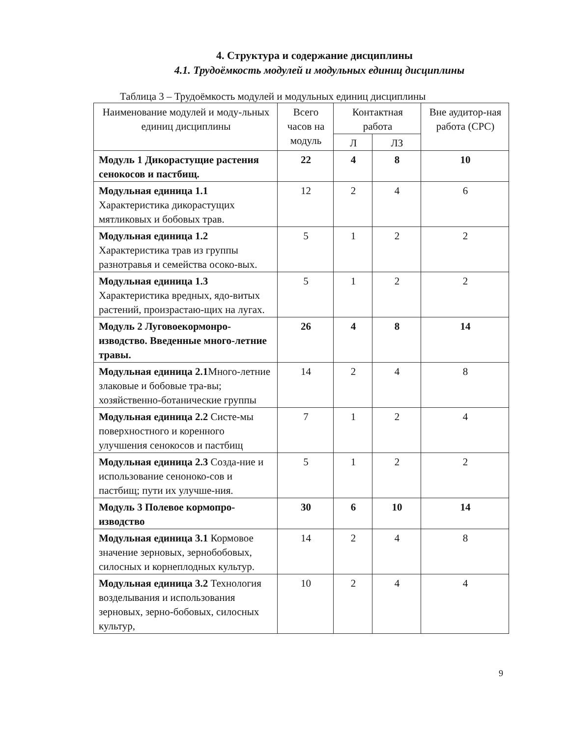4. Структура и содержание дисциплины
4.1. Трудоёмкость модулей и модульных единиц дисциплины
Таблица 3 – Трудоёмкость модулей и модульных единиц дисциплины
| Наименование модулей и моду-льных единиц дисциплины | Всего часов на модуль | Контактная работа | | Вне аудитор-ная работа (СРС) |
| --- | --- | --- | --- | --- |
| | | Л | ЛЗ | |
| Модуль 1 Дикорастущие растения сенокосов и пастбищ. | 22 | 4 | 8 | 10 |
| Модульная единица 1.1 Характеристика дикорастущих мятликовых и бобовых трав. | 12 | 2 | 4 | 6 |
| Модульная единица 1.2 Характеристика трав из группы разнотравья и семейства осоко-вых. | 5 | 1 | 2 | 2 |
| Модульная единица 1.3 Характеристика вредных, ядо-витых растений, произрастаю-щих на лугах. | 5 | 1 | 2 | 2 |
| Модуль 2 Луговоекормонро-изводство. Введенные много-летние травы. | 26 | 4 | 8 | 14 |
| Модульная единица 2.1 Много-летние злаковые и бобовые тра-вы; хозяйственно-ботанические группы | 14 | 2 | 4 | 8 |
| Модульная единица 2.2 Систе-мы поверхностного и коренного улучшения сенокосов и пастбищ | 7 | 1 | 2 | 4 |
| Модульная единица 2.3 Созда-ние и использование сенонoко-сов и пастбищ; пути их улучше-ния. | 5 | 1 | 2 | 2 |
| Модуль 3 Полевое кормопро-изводство | 30 | 6 | 10 | 14 |
| Модульная единица 3.1 Кормовое значение зерновых, зернобобовых, силосных и корнеплодных культур. | 14 | 2 | 4 | 8 |
| Модульная единица 3.2 Технология возделывания и использования зерновых, зерно-бобовых, силосных культур, | 10 | 2 | 4 | 4 |
9